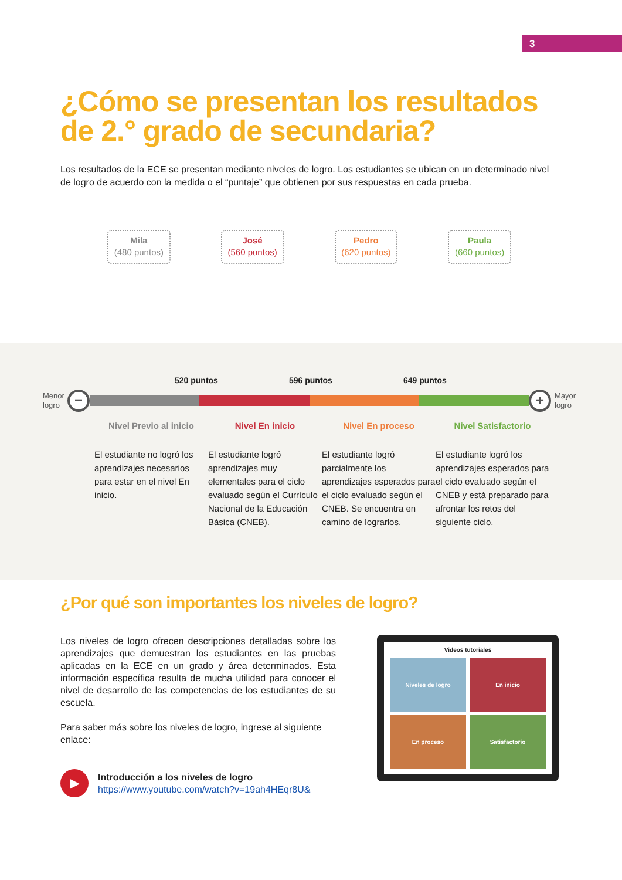3
¿Cómo se presentan los resultados de 2.° grado de secundaria?
Los resultados de la ECE se presentan mediante niveles de logro. Los estudiantes se ubican en un determinado nivel de logro de acuerdo con la medida o el “puntaje” que obtienen por sus respuestas en cada prueba.
Mila
(480 puntos)
José
(560 puntos)
Pedro
(620 puntos)
Paula
(660 puntos)
520 puntos 596 puntos 649 puntos
Menor logro
− +
Mayor logro
Nivel Previo al inicio
El estudiante no logró los aprendizajes necesarios para estar en el nivel En inicio.
Nivel En inicio
El estudiante logró aprendizajes muy elementales para el ciclo evaluado según el Currículo Nacional de la Educación Básica (CNEB).
Nivel En proceso
El estudiante logró parcialmente los aprendizajes esperados para el ciclo evaluado según el CNEB. Se encuentra en camino de lograrlos.
Nivel Satisfactorio
El estudiante logró los aprendizajes esperados para el ciclo evaluado según el CNEB y está preparado para afrontar los retos del siguiente ciclo.
¿Por qué son importantes los niveles de logro?
Los niveles de logro ofrecen descripciones detalladas sobre los aprendizajes que demuestran los estudiantes en las pruebas aplicadas en la ECE en un grado y área determinados. Esta información específica resulta de mucha utilidad para conocer el nivel de desarrollo de las competencias de los estudiantes de su escuela.
Para saber más sobre los niveles de logro, ingrese al siguiente enlace:
▶
Introducción a los niveles de logro
https://www.youtube.com/watch?v=19ah4HEqr8U&
Videos tutoriales
Niveles de logro
En inicio
En proceso
Satisfactorio